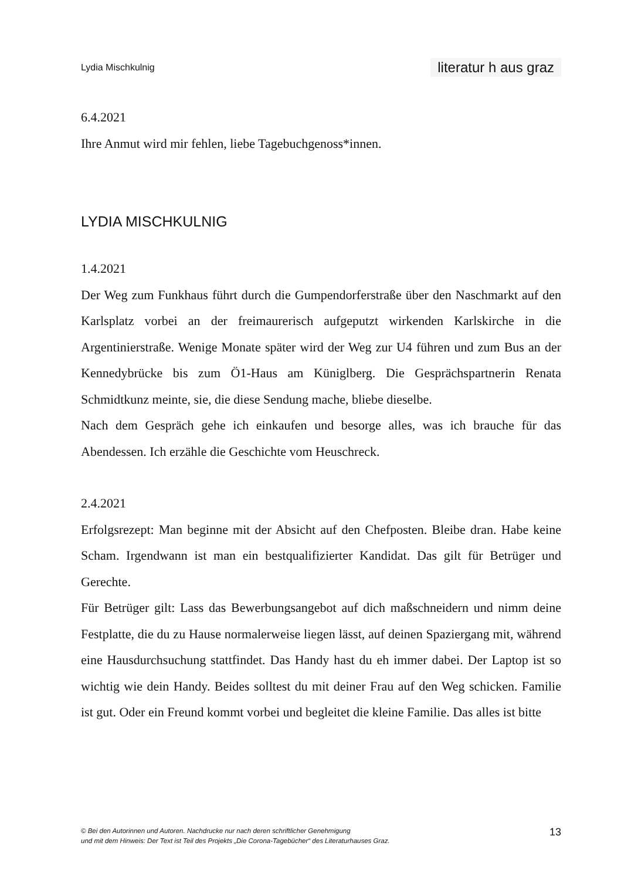Lydia Mischkulnig literatur h aus graz
6.4.2021
Ihre Anmut wird mir fehlen, liebe Tagebuchgenoss*innen.
LYDIA MISCHKULNIG
1.4.2021
Der Weg zum Funkhaus führt durch die Gumpendorferstraße über den Naschmarkt auf den Karlsplatz vorbei an der freimaurerisch aufgeputzt wirkenden Karlskirche in die Argentinierstraße. Wenige Monate später wird der Weg zur U4 führen und zum Bus an der Kennedybrücke bis zum Ö1-Haus am Küniglberg. Die Gesprächspartnerin Renata Schmidtkunz meinte, sie, die diese Sendung mache, bliebe dieselbe.
Nach dem Gespräch gehe ich einkaufen und besorge alles, was ich brauche für das Abendessen. Ich erzähle die Geschichte vom Heuschreck.
2.4.2021
Erfolgsrezept: Man beginne mit der Absicht auf den Chefposten. Bleibe dran. Habe keine Scham. Irgendwann ist man ein bestqualifizierter Kandidat. Das gilt für Betrüger und Gerechte.
Für Betrüger gilt: Lass das Bewerbungsangebot auf dich maßschneidern und nimm deine Festplatte, die du zu Hause normalerweise liegen lässt, auf deinen Spaziergang mit, während eine Hausdurchsuchung stattfindet. Das Handy hast du eh immer dabei. Der Laptop ist so wichtig wie dein Handy. Beides solltest du mit deiner Frau auf den Weg schicken. Familie ist gut. Oder ein Freund kommt vorbei und begleitet die kleine Familie. Das alles ist bitte
© Bei den Autorinnen und Autoren. Nachdrucke nur nach deren schriftlicher Genehmigung
und mit dem Hinweis: Der Text ist Teil des Projekts „Die Corona-Tagebücher“ des Literaturhauses Graz. 13